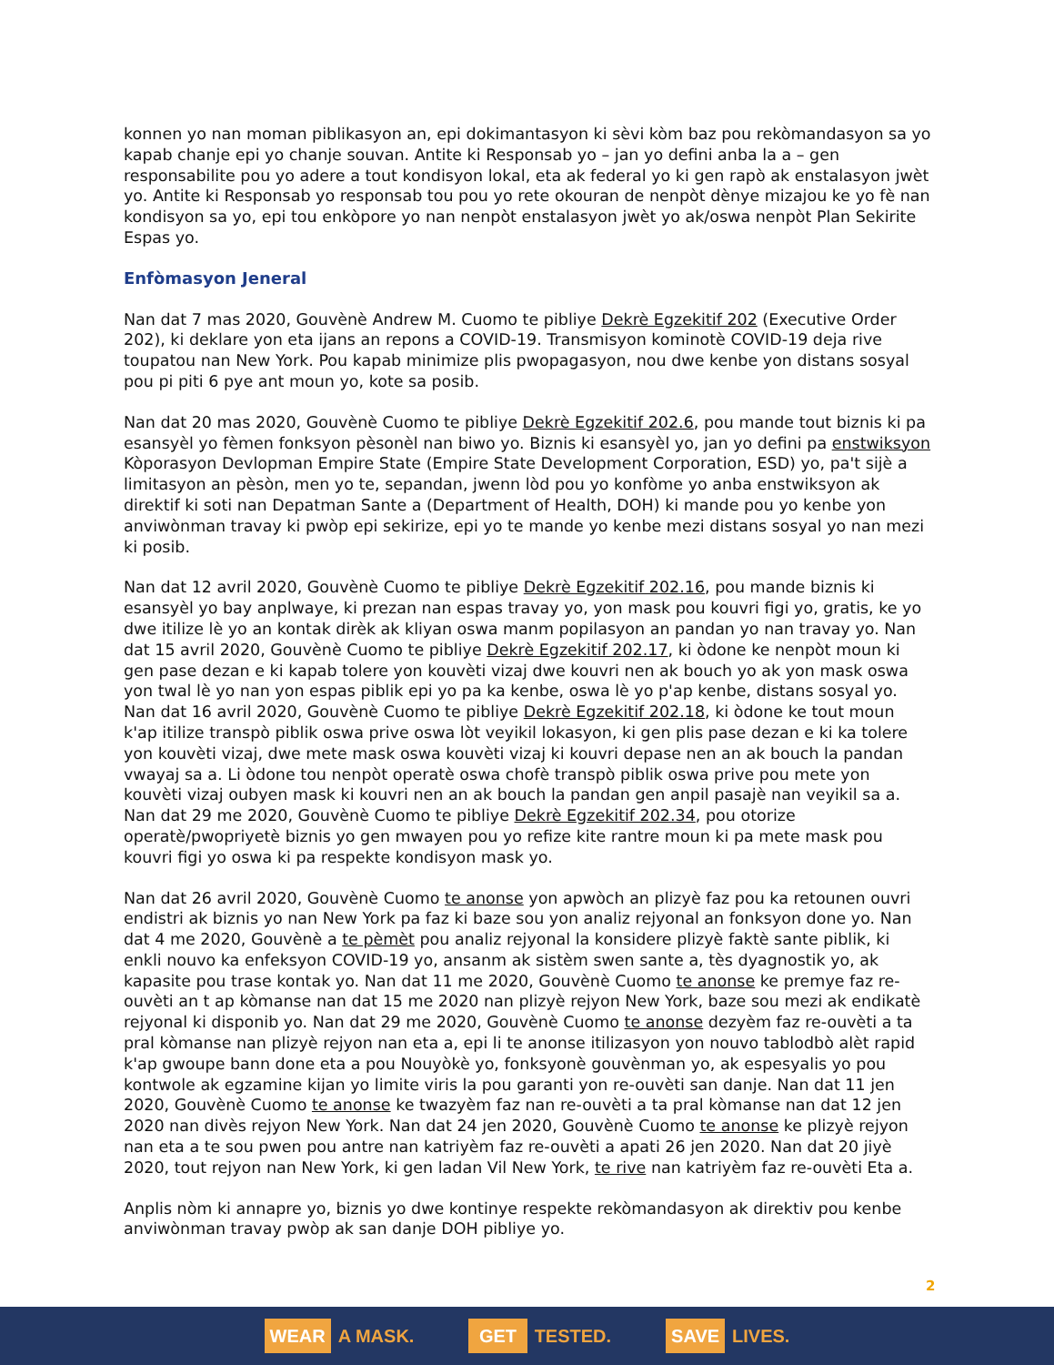konnen yo nan moman piblikasyon an, epi dokimantasyon ki sèvi kòm baz pou rekòmandasyon sa yo kapab chanje epi yo chanje souvan. Antite ki Responsab yo – jan yo defini anba la a – gen responsabilite pou yo adere a tout kondisyon lokal, eta ak federal yo ki gen rapò ak enstalasyon jwèt yo. Antite ki Responsab yo responsab tou pou yo rete okouran de nenpòt dènye mizajou ke yo fè nan kondisyon sa yo, epi tou enkòpore yo nan nenpòt enstalasyon jwèt yo ak/oswa nenpòt Plan Sekirite Espas yo.
Enfòmasyon Jeneral
Nan dat 7 mas 2020, Gouvènè Andrew M. Cuomo te pibliye Dekrè Egzekitif 202 (Executive Order 202), ki deklare yon eta ijans an repons a COVID-19. Transmisyon kominotè COVID-19 deja rive toupatou nan New York. Pou kapab minimize plis pwopagasyon, nou dwe kenbe yon distans sosyal pou pi piti 6 pye ant moun yo, kote sa posib.
Nan dat 20 mas 2020, Gouvènè Cuomo te pibliye Dekrè Egzekitif 202.6, pou mande tout biznis ki pa esansyèl yo fèmen fonksyon pèsonèl nan biwo yo. Biznis ki esansyèl yo, jan yo defini pa enstwiksyon Kòporasyon Devlopman Empire State (Empire State Development Corporation, ESD) yo, pa't sijè a limitasyon an pèsòn, men yo te, sepandan, jwenn lòd pou yo konfòme yo anba enstwiksyon ak direktif ki soti nan Depatman Sante a (Department of Health, DOH) ki mande pou yo kenbe yon anviwònman travay ki pwòp epi sekirize, epi yo te mande yo kenbe mezi distans sosyal yo nan mezi ki posib.
Nan dat 12 avril 2020, Gouvènè Cuomo te pibliye Dekrè Egzekitif 202.16, pou mande biznis ki esansyèl yo bay anplwaye, ki prezan nan espas travay yo, yon mask pou kouvri figi yo, gratis, ke yo dwe itilize lè yo an kontak dirèk ak kliyan oswa manm popilasyon an pandan yo nan travay yo. Nan dat 15 avril 2020, Gouvènè Cuomo te pibliye Dekrè Egzekitif 202.17, ki òdone ke nenpòt moun ki gen pase dezan e ki kapab tolere yon kouvèti vizaj dwe kouvri nen ak bouch yo ak yon mask oswa yon twal lè yo nan yon espas piblik epi yo pa ka kenbe, oswa lè yo p'ap kenbe, distans sosyal yo. Nan dat 16 avril 2020, Gouvènè Cuomo te pibliye Dekrè Egzekitif 202.18, ki òdone ke tout moun k'ap itilize transpò piblik oswa prive oswa lòt veyikil lokasyon, ki gen plis pase dezan e ki ka tolere yon kouvèti vizaj, dwe mete mask oswa kouvèti vizaj ki kouvri depase nen an ak bouch la pandan vwayaj sa a. Li òdone tou nenpòt operatè oswa chofè transpò piblik oswa prive pou mete yon kouvèti vizaj oubyen mask ki kouvri nen an ak bouch la pandan gen anpil pasajè nan veyikil sa a. Nan dat 29 me 2020, Gouvènè Cuomo te pibliye Dekrè Egzekitif 202.34, pou otorize operatè/pwopriyetè biznis yo gen mwayen pou yo refize kite rantre moun ki pa mete mask pou kouvri figi yo oswa ki pa respekte kondisyon mask yo.
Nan dat 26 avril 2020, Gouvènè Cuomo te anonse yon apwòch an plizyè faz pou ka retounen ouvri endistri ak biznis yo nan New York pa faz ki baze sou yon analiz rejyonal an fonksyon done yo. Nan dat 4 me 2020, Gouvènè a te pèmèt pou analiz rejyonal la konsidere plizyè faktè sante piblik, ki enkli nouvo ka enfeksyon COVID-19 yo, ansanm ak sistèm swen sante a, tès dyagnostik yo, ak kapasite pou trase kontak yo. Nan dat 11 me 2020, Gouvènè Cuomo te anonse ke premye faz re-ouvèti an t ap kòmanse nan dat 15 me 2020 nan plizyè rejyon New York, baze sou mezi ak endikatè rejyonal ki disponib yo. Nan dat 29 me 2020, Gouvènè Cuomo te anonse dezyèm faz re-ouvèti a ta pral kòmanse nan plizyè rejyon nan eta a, epi li te anonse itilizasyon yon nouvo tablodbò alèt rapid k'ap gwoupe bann done eta a pou Nouyòkè yo, fonksyonè gouvènman yo, ak espesyalis yo pou kontwole ak egzamine kijan yo limite viris la pou garanti yon re-ouvèti san danje. Nan dat 11 jen 2020, Gouvènè Cuomo te anonse ke twazyèm faz nan re-ouvèti a ta pral kòmanse nan dat 12 jen 2020 nan divès rejyon New York. Nan dat 24 jen 2020, Gouvènè Cuomo te anonse ke plizyè rejyon nan eta a te sou pwen pou antre nan katriyèm faz re-ouvèti a apati 26 jen 2020. Nan dat 20 jiyè 2020, tout rejyon nan New York, ki gen ladan Vil New York, te rive nan katriyèm faz re-ouvèti Eta a.
Anplis nòm ki annapre yo, biznis yo dwe kontinye respekte rekòmandasyon ak direktiv pou kenbe anviwònman travay pwòp ak san danje DOH pibliye yo.
2
WEAR A MASK.
GET TESTED.
SAVE LIVES.